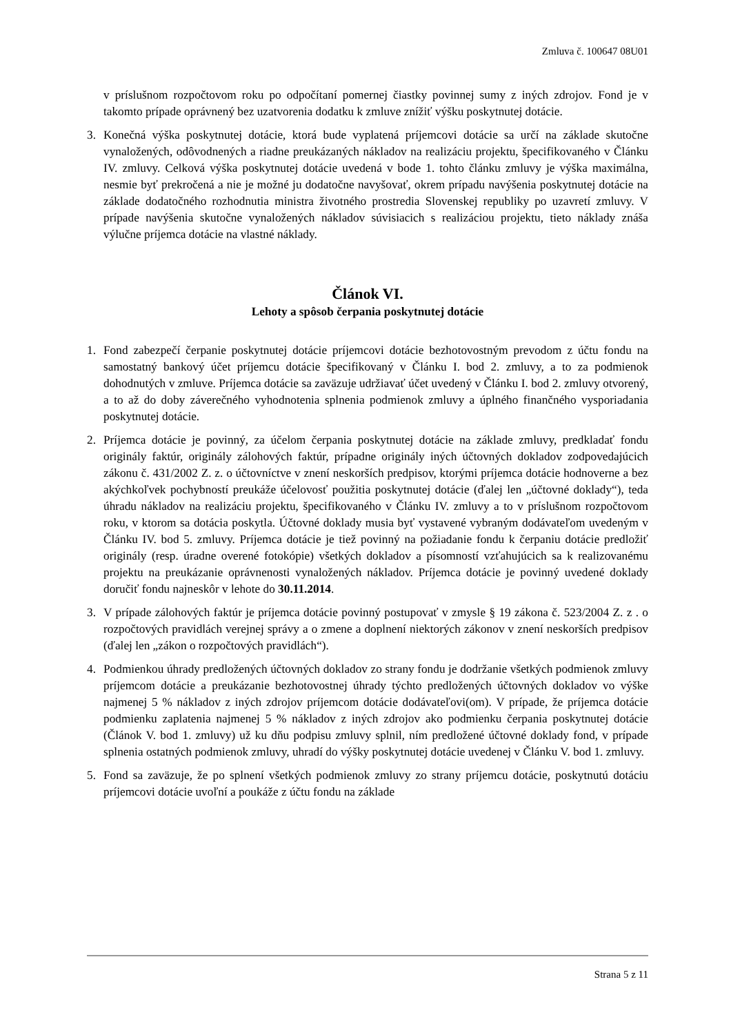Zmluva č. 100647 08U01
v príslušnom rozpočtovom roku po odpočítaní pomernej čiastky povinnej sumy z iných zdrojov. Fond je v takomto prípade oprávnený bez uzatvorenia dodatku k zmluve znížiť výšku poskytnutej dotácie.
3. Konečná výška poskytnutej dotácie, ktorá bude vyplatená príjemcovi dotácie sa určí na základe skutočne vynaložených, odôvodnených a riadne preukázaných nákladov na realizáciu projektu, špecifikovaného v Článku IV. zmluvy. Celková výška poskytnutej dotácie uvedená v bode 1. tohto článku zmluvy je výška maximálna, nesmie byť prekročená a nie je možné ju dodatočne navyšovať, okrem prípadu navýšenia poskytnutej dotácie na základe dodatočného rozhodnutia ministra životného prostredia Slovenskej republiky po uzavretí zmluvy. V prípade navýšenia skutočne vynaložených nákladov súvisiacich s realizáciou projektu, tieto náklady znáša výlučne príjemca dotácie na vlastné náklady.
Článok VI.
Lehoty a spôsob čerpania poskytnutej dotácie
1. Fond zabezpečí čerpanie poskytnutej dotácie príjemcovi dotácie bezhotovostným prevodom z účtu fondu na samostatný bankový účet príjemcu dotácie špecifikovaný v Článku I. bod 2. zmluvy, a to za podmienok dohodnutých v zmluve. Príjemca dotácie sa zaväzuje udržiavať účet uvedený v Článku I. bod 2. zmluvy otvorený, a to až do doby záverečného vyhodnotenia splnenia podmienok zmluvy a úplného finančného vysporiadania poskytnutej dotácie.
2. Príjemca dotácie je povinný, za účelom čerpania poskytnutej dotácie na základe zmluvy, predkladať fondu originály faktúr, originály zálohových faktúr, prípadne originály iných účtovných dokladov zodpovedajúcich zákonu č. 431/2002 Z. z. o účtovníctve v znení neskorších predpisov, ktorými príjemca dotácie hodnoverne a bez akýchkoľvek pochybností preukáže účelovosť použitia poskytnutej dotácie (ďalej len „účtovné doklady“), teda úhradu nákladov na realizáciu projektu, špecifikovaného v Článku IV. zmluvy a to v príslušnom rozpočtovom roku, v ktorom sa dotácia poskytla. Účtovné doklady musia byť vystavené vybraným dodávateľom uvedeným v Článku IV. bod 5. zmluvy. Príjemca dotácie je tiež povinný na požiadanie fondu k čerpaniu dotácie predložiť originály (resp. úradne overené fotokópie) všetkých dokladov a písomností vzťahujúcich sa k realizovanému projektu na preukázanie oprávnenosti vynaložených nákladov. Príjemca dotácie je povinný uvedené doklady doručiť fondu najneskôr v lehote do 30.11.2014.
3. V prípade zálohových faktúr je príjemca dotácie povinný postupovať v zmysle § 19 zákona č. 523/2004 Z. z . o rozpočtových pravidlách verejnej správy a o zmene a doplnení niektorých zákonov v znení neskorších predpisov (ďalej len „zákon o rozpočtových pravidlách“).
4. Podmienkou úhrady predložených účtovných dokladov zo strany fondu je dodržanie všetkých podmienok zmluvy príjemcom dotácie a preukázanie bezhotovostnej úhrady týchto predložených účtovných dokladov vo výške najmenej 5 % nákladov z iných zdrojov príjemcom dotácie dodávateľovi(om). V prípade, že príjemca dotácie podmienku zaplatenia najmenej 5 % nákladov z iných zdrojov ako podmienku čerpania poskytnutej dotácie (Článok V. bod 1. zmluvy) už ku dňu podpisu zmluvy splnil, ním predložené účtovné doklady fond, v prípade splnenia ostatných podmienok zmluvy, uhradí do výšky poskytnutej dotácie uvedenej v Článku V. bod 1. zmluvy.
5. Fond sa zaväzuje, že po splnení všetkých podmienok zmluvy zo strany príjemcu dotácie, poskytnutú dotáciu príjemcovi dotácie uvoľní a poukáže z účtu fondu na základe
Strana 5 z 11